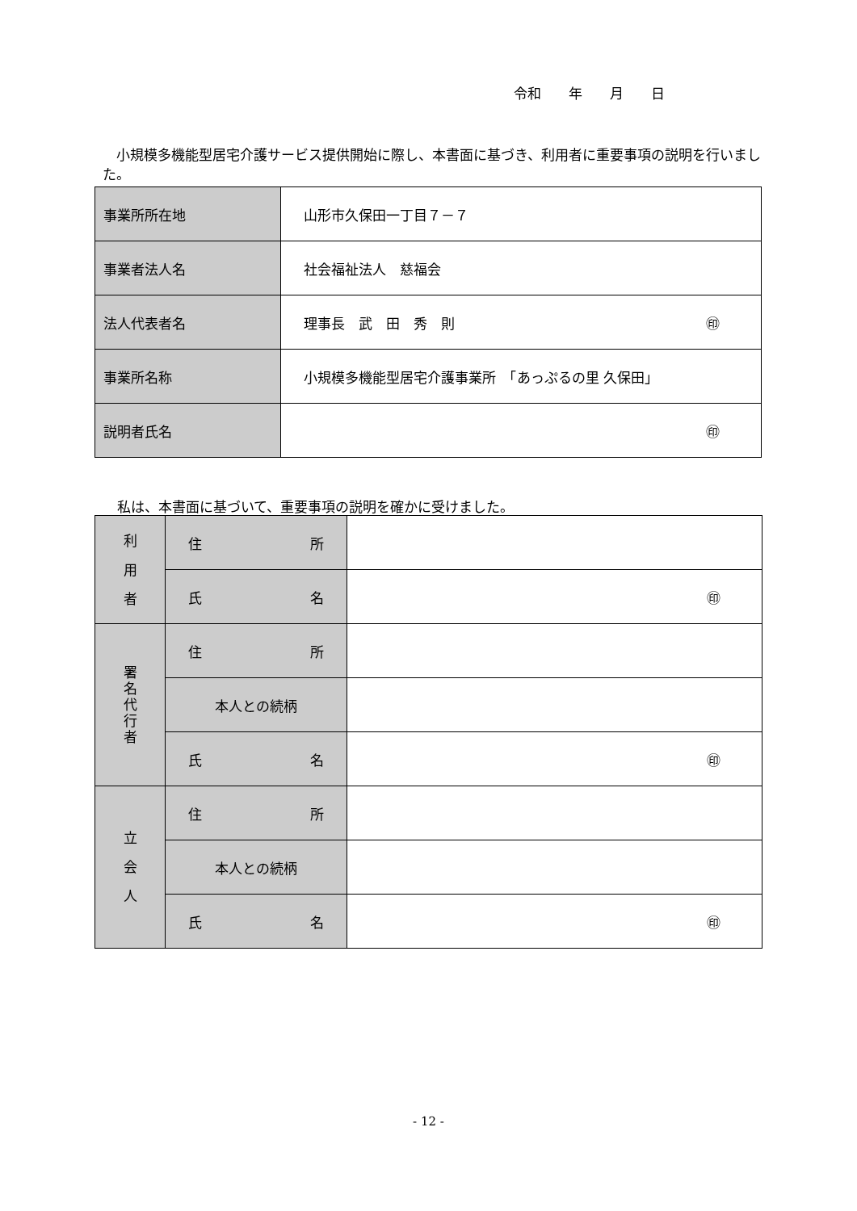令和　　年　　月　　日
　小規模多機能型居宅介護サービス提供開始に際し、本書面に基づき、利用者に重要事項の説明を行いました。
| 事業所所在地 | 山形市久保田一丁目７－７ |
| 事業者法人名 | 社会福祉法人 慈福会 |
| 法人代表者名 | 理事長 武 田 秀 則 ㊞ |
| 事業所名称 | 小規模多機能型居宅介護事業所 「あっぷるの里 久保田」 |
| 説明者氏名 | ㊞ |
私は、本書面に基づいて、重要事項の説明を確かに受けました。
| 利 用 者 | 住 所 | |
| | 氏 名 | ㊞ |
| 署 名 代 行 者 | 住 所 | |
| | 本人との続柄 | |
| | 氏 名 | ㊞ |
| 立 会 人 | 住 所 | |
| | 本人との続柄 | |
| | 氏 名 | ㊞ |
- 12 -